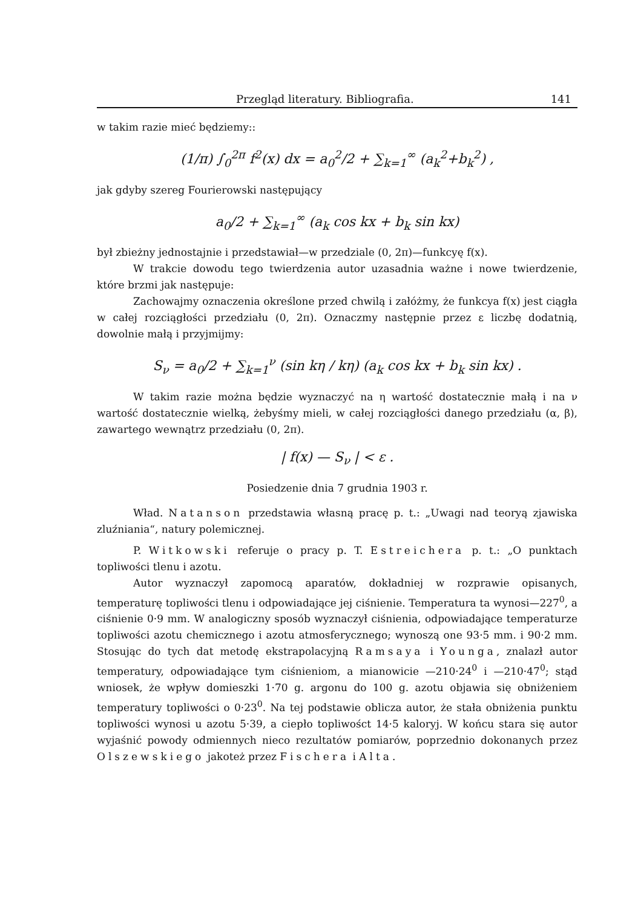Przegląd literatury. Bibliografia. 141
w takim razie mieć będziemy::
(1/π) ∫<sub>0</sub><sup>2π</sup> f<sup>2</sup>(x) dx = a<sub>0</sub><sup>2</sup>/2 + ∑<sub>k=1</sub><sup>∞</sup> (a<sub>k</sub><sup>2</sup>+b<sub>k</sub><sup>2</sup>) ,
jak gdyby szereg Fourierowski następujący
a<sub>0</sub>/2 + ∑<sub>k=1</sub><sup>∞</sup> (a<sub>k</sub> cos kx + b<sub>k</sub> sin kx)
był zbieżny jednostajnie i przedstawiał—w przedziale (0, 2π)—funkcyę f(x).
W trakcie dowodu tego twierdzenia autor uzasadnia ważne i nowe twierdzenie, które brzmi jak następuje:
Zachowajmy oznaczenia określone przed chwilą i załóżmy, że funkcya f(x) jest ciągła w całej rozciągłości przedziału (0, 2π). Oznaczmy następnie przez ε liczbę dodatnią, dowolnie małą i przyjmijmy:
S<sub>ν</sub> = a<sub>0</sub>/2 + ∑<sub>k=1</sub><sup>ν</sup> (sin kη / kη) (a<sub>k</sub> cos kx + b<sub>k</sub> sin kx) .
W takim razie można będzie wyznaczyć na η wartość dostatecznie małą i na ν wartość dostatecznie wielką, żebyśmy mieli, w całej rozciągłości danego przedziału (α, β), zawartego wewnątrz przedziału (0, 2π).
| f(x) — S<sub>ν</sub> | < ε .
Posiedzenie dnia 7 grudnia 1903 r.
Wład. Natanson przedstawia własną pracę p. t.: „Uwagi nad teoryą zjawiska zluźniania“, natury polemicznej.
P. Witkowski referuje o pracy p. T. Estreichera p. t.: „O punktach topliwości tlenu i azotu.
Autor wyznaczył zapomocą aparatów, dokładniej w rozprawie opisanych, temperaturę topliwości tlenu i odpowiadające jej ciśnienie. Temperatura ta wynosi—227<sup>0</sup>, a ciśnienie 0·9 mm. W analogiczny sposób wyznaczył ciśnienia, odpowiadające temperaturze topliwości azotu chemicznego i azotu atmosferycznego; wynoszą one 93·5 mm. i 90·2 mm. Stosując do tych dat metodę ekstrapolacyjną Ramsaya i Younga, znalazł autor temperatury, odpowiadające tym ciśnieniom, a mianowicie —210·24<sup>0</sup> i —210·47<sup>0</sup>; stąd wniosek, że wpływ domieszki 1·70 g. argonu do 100 g. azotu objawia się obniżeniem temperatury topliwości o 0·23<sup>0</sup>. Na tej podstawie oblicza autor, że stała obniżenia punktu topliwości wynosi u azotu 5·39, a ciepło topliwośct 14·5 kaloryj. W końcu stara się autor wyjaśnić powody odmiennych nieco rezultatów pomiarów, poprzednio dokonanych przez Olszewskiego jakoteż przez Fischera i Alta.